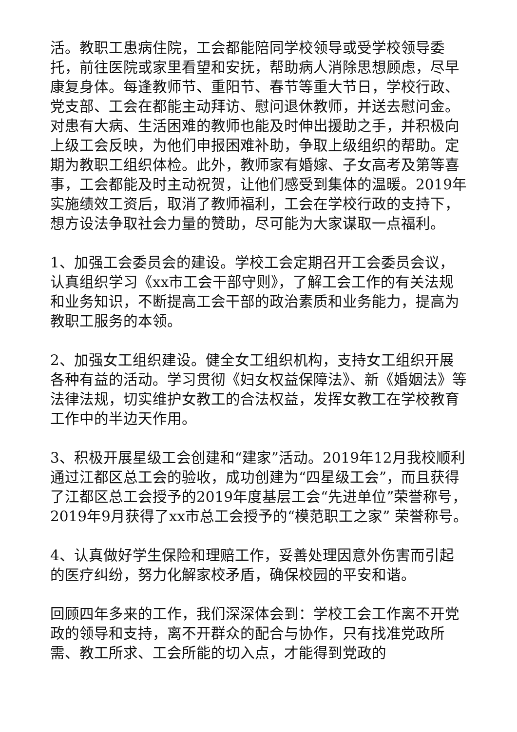活。教职工患病住院，工会都能陪同学校领导或受学校领导委托，前往医院或家里看望和安抚，帮助病人消除思想顾虑，尽早康复身体。每逢教师节、重阳节、春节等重大节日，学校行政、党支部、工会在都能主动拜访、慰问退休教师，并送去慰问金。对患有大病、生活困难的教师也能及时伸出援助之手，并积极向上级工会反映，为他们申报困难补助，争取上级组织的帮助。定期为教职工组织体检。此外，教师家有婚嫁、子女高考及第等喜事，工会都能及时主动祝贺，让他们感受到集体的温暖。2019年实施绩效工资后，取消了教师福利，工会在学校行政的支持下，想方设法争取社会力量的赞助，尽可能为大家谋取一点福利。
1、加强工会委员会的建设。学校工会定期召开工会委员会议，认真组织学习《xx市工会干部守则》，了解工会工作的有关法规和业务知识，不断提高工会干部的政治素质和业务能力，提高为教职工服务的本领。
2、加强女工组织建设。健全女工组织机构，支持女工组织开展各种有益的活动。学习贯彻《妇女权益保障法》、新《婚姻法》等法律法规，切实维护女教工的合法权益，发挥女教工在学校教育工作中的半边天作用。
3、积极开展星级工会创建和“建家”活动。2019年12月我校顺利通过江都区总工会的验收，成功创建为“四星级工会”，而且获得了江都区总工会授予的2019年度基层工会“先进单位”荣誉称号，2019年9月获得了xx市总工会授予的“模范职工之家” 荣誉称号。
4、认真做好学生保险和理赔工作，妥善处理因意外伤害而引起的医疗纠纷，努力化解家校矛盾，确保校园的平安和谐。
回顾四年多来的工作，我们深深体会到：学校工会工作离不开党政的领导和支持，离不开群众的配合与协作，只有找准党政所需、教工所求、工会所能的切入点，才能得到党政的